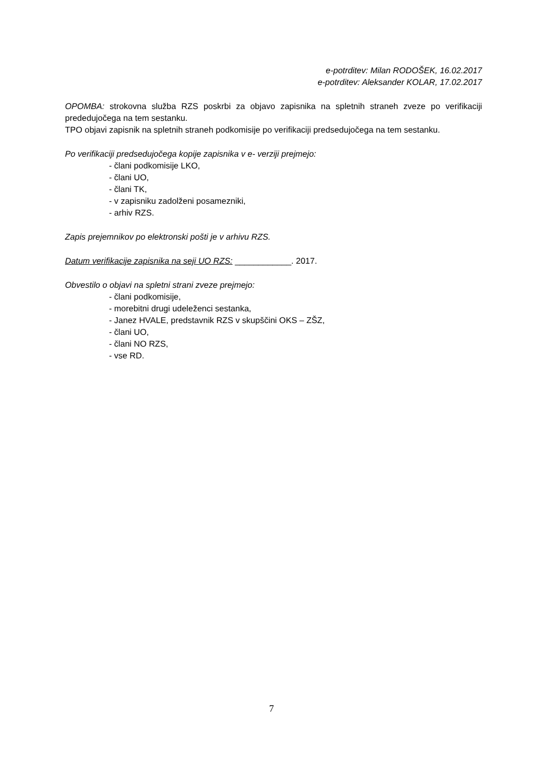e-potrditev: Milan RODOŠEK, 16.02.2017
e-potrditev: Aleksander KOLAR, 17.02.2017
OPOMBA: strokovna služba RZS poskrbi za objavo zapisnika na spletnih straneh zveze po verifikaciji prededujočega na tem sestanku.
TPO objavi zapisnik na spletnih straneh podkomisije po verifikaciji predsedujočega na tem sestanku.
Po verifikaciji predsedujočega kopije zapisnika v e- verziji prejmejo:
- člani podkomisije LKO,
- člani UO,
- člani TK,
- v zapisniku zadolženi posamezniki,
- arhiv RZS.
Zapis prejemnikov po elektronski pošti je v arhivu RZS.
Datum verifikacije zapisnika na seji UO RZS: ____________. 2017.
Obvestilo o objavi na spletni strani zveze prejmejo:
- člani podkomisije,
- morebitni drugi udeleženci sestanka,
- Janez HVALE, predstavnik RZS v skupščini OKS – ZŠZ,
- člani UO,
- člani NO RZS,
- vse RD.
7